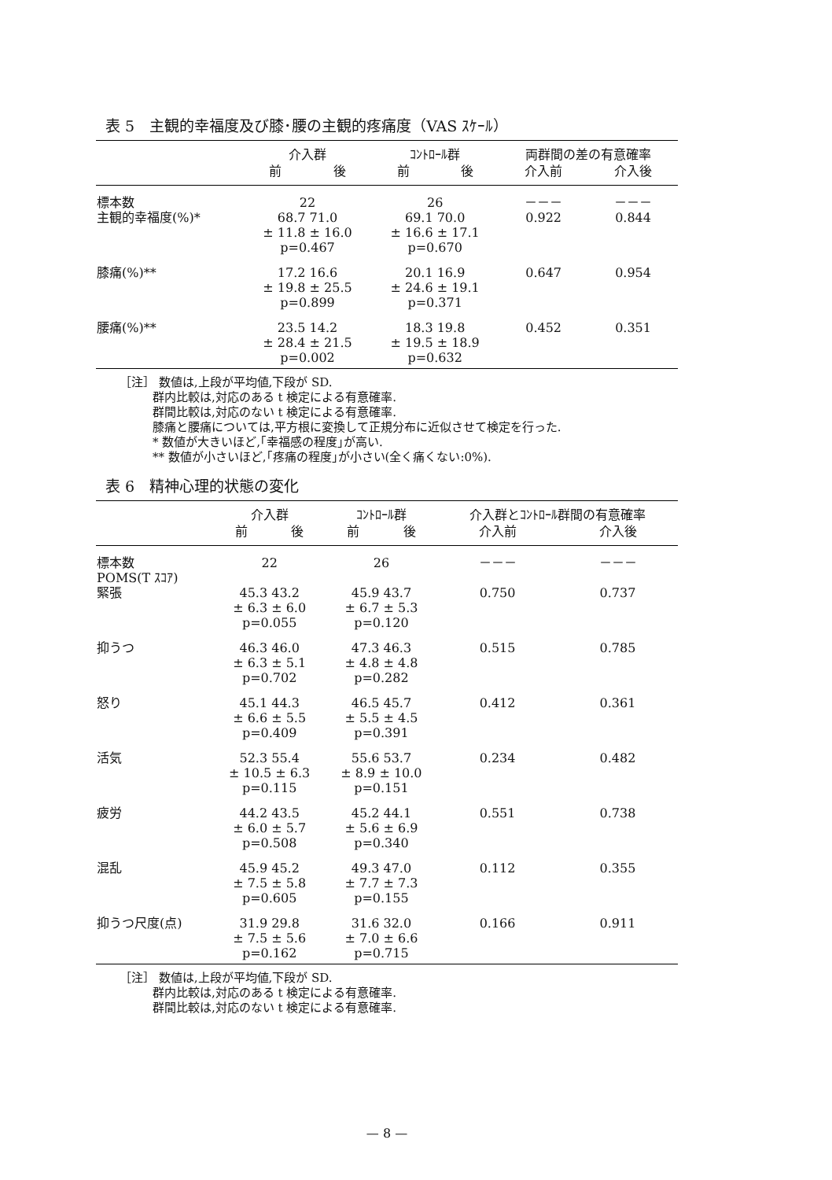表 5　主観的幸福度及び膝･腰の主観的疼痛度（VAS ｽｹｰﾙ）
| | 介入群 | | ｺﾝﾄﾛｰﾙ群 | | 両群間の差の有意確率 | |
| --- | --- | --- | --- | --- | --- | --- |
| | 前 | 後 | 前 | 後 | 介入前 | 介入後 |
| 標本数 主観的幸福度(%)* | 22 68.7 71.0 ± 11.8 ± 16.0 p=0.467 | | 26 69.1 70.0 ± 16.6 ± 17.1 p=0.670 | | －－－ 0.922 | －－－ 0.844 |
| 膝痛(%)** | 17.2 16.6 ± 19.8 ± 25.5 p=0.899 | | 20.1 16.9 ± 24.6 ± 19.1 p=0.371 | | 0.647 | 0.954 |
| 腰痛(%)** | 23.5 14.2 ± 28.4 ± 21.5 p=0.002 | | 18.3 19.8 ± 19.5 ± 18.9 p=0.632 | | 0.452 | 0.351 |
［注］ 数値は,上段が平均値,下段が SD.
群内比較は,対応のある t 検定による有意確率.
群間比較は,対応のない t 検定による有意確率.
膝痛と腰痛については,平方根に変換して正規分布に近似させて検定を行った.
* 数値が大きいほど,｢幸福感の程度｣が高い.
** 数値が小さいほど,｢疼痛の程度｣が小さい(全く痛くない:0%).
表 6　精神心理的状態の変化
| | 介入群 | | ｺﾝﾄﾛｰﾙ群 | | 介入群とｺﾝﾄﾛｰﾙ群間の有意確率 | |
| --- | --- | --- | --- | --- | --- | --- |
| | 前 | 後 | 前 | 後 | 介入前 | 介入後 |
| 標本数 POMS(T ｽｺｱ) 緊張 | 22 45.3 43.2 ± 6.3 ± 6.0 p=0.055 | | 26 45.9 43.7 ± 6.7 ± 5.3 p=0.120 | | －－－ 0.750 | －－－ 0.737 |
| 抑うつ | 46.3 46.0 ± 6.3 ± 5.1 p=0.702 | | 47.3 46.3 ± 4.8 ± 4.8 p=0.282 | | 0.515 | 0.785 |
| 怒り | 45.1 44.3 ± 6.6 ± 5.5 p=0.409 | | 46.5 45.7 ± 5.5 ± 4.5 p=0.391 | | 0.412 | 0.361 |
| 活気 | 52.3 55.4 ± 10.5 ± 6.3 p=0.115 | | 55.6 53.7 ± 8.9 ± 10.0 p=0.151 | | 0.234 | 0.482 |
| 疲労 | 44.2 43.5 ± 6.0 ± 5.7 p=0.508 | | 45.2 44.1 ± 5.6 ± 6.9 p=0.340 | | 0.551 | 0.738 |
| 混乱 | 45.9 45.2 ± 7.5 ± 5.8 p=0.605 | | 49.3 47.0 ± 7.7 ± 7.3 p=0.155 | | 0.112 | 0.355 |
| 抑うつ尺度(点) | 31.9 29.8 ± 7.5 ± 5.6 p=0.162 | | 31.6 32.0 ± 7.0 ± 6.6 p=0.715 | | 0.166 | 0.911 |
［注］ 数値は,上段が平均値,下段が SD.
群内比較は,対応のある t 検定による有意確率.
群間比較は,対応のない t 検定による有意確率.
— 8 —